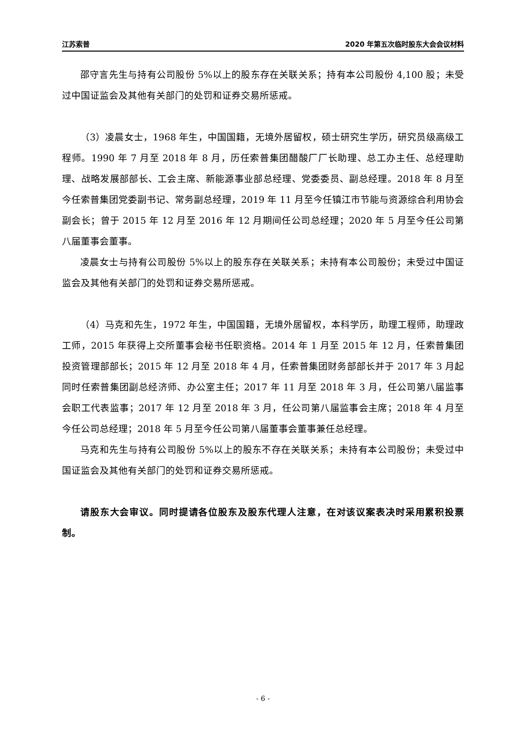江苏索普 2020 年第五次临时股东大会会议材料
邵守言先生与持有公司股份 5%以上的股东存在关联关系；持有本公司股份 4,100 股；未受过中国证监会及其他有关部门的处罚和证券交易所惩戒。
（3）凌晨女士，1968 年生，中国国籍，无境外居留权，硕士研究生学历，研究员级高级工程师。1990 年 7 月至 2018 年 8 月，历任索普集团醋酸厂厂长助理、总工办主任、总经理助理、战略发展部部长、工会主席、新能源事业部总经理、党委委员、副总经理。2018 年 8 月至今任索普集团党委副书记、常务副总经理，2019 年 11 月至今任镇江市节能与资源综合利用协会副会长；曾于 2015 年 12 月至 2016 年 12 月期间任公司总经理；2020 年 5 月至今任公司第八届董事会董事。
凌晨女士与持有公司股份 5%以上的股东存在关联关系；未持有本公司股份；未受过中国证监会及其他有关部门的处罚和证券交易所惩戒。
（4）马克和先生，1972 年生，中国国籍，无境外居留权，本科学历，助理工程师，助理政工师，2015 年获得上交所董事会秘书任职资格。2014 年 1 月至 2015 年 12 月，任索普集团投资管理部部长；2015 年 12 月至 2018 年 4 月，任索普集团财务部部长并于 2017 年 3 月起同时任索普集团副总经济师、办公室主任；2017 年 11 月至 2018 年 3 月，任公司第八届监事会职工代表监事；2017 年 12 月至 2018 年 3 月，任公司第八届监事会主席；2018 年 4 月至今任公司总经理；2018 年 5 月至今任公司第八届董事会董事兼任总经理。
马克和先生与持有公司股份 5%以上的股东不存在关联关系；未持有本公司股份；未受过中国证监会及其他有关部门的处罚和证券交易所惩戒。
请股东大会审议。同时提请各位股东及股东代理人注意，在对该议案表决时采用累积投票制。
- 6 -